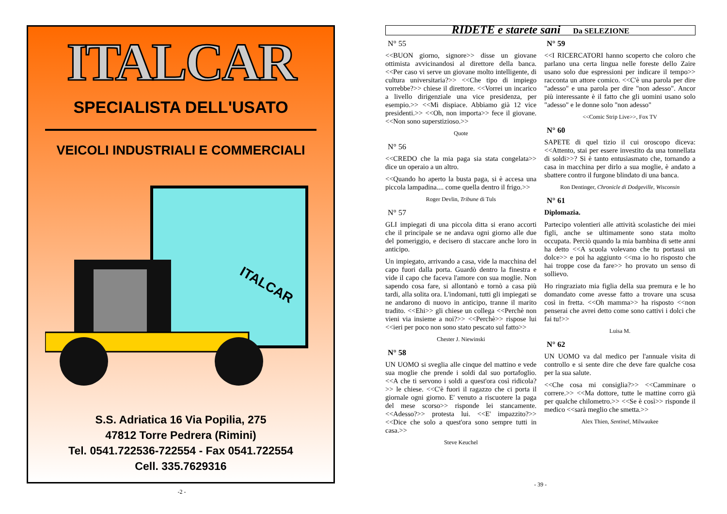ITALCAR
SPECIALISTA DELL'USATO
VEICOLI INDUSTRIALI E COMMERCIALI
ITALCAR
S.S. Adriatica 16 Via Popilia, 275
47812 Torre Pedrera (Rimini)
Tel. 0541.722536-722554 - Fax 0541.722554
Cell. 335.7629316
-2 -
RIDETE e starete sani Da SELEZIONE
N° 55
<<BUON giorno, signore>> disse un giovane ottimista avvicinandosi al direttore della banca. <<Per caso vi serve un giovane molto intelligente, di cultura universitaria?>> <<Che tipo di impiego vorrebbe?>> chiese il direttore. <<Vorrei un incarico a livello dirigenziale una vice presidenza, per esempio.>> <<Mi dispiace. Abbiamo già 12 vice presidenti.>> <<Oh, non importa>> fece il giovane. <<Non sono superstizioso.>>
Quote
N° 56
<<CREDO che la mia paga sia stata congelata>> dice un operaio a un altro.
<<Quando ho aperto la busta paga, si è accesa una piccola lampadina.... come quella dentro il frigo.>>
Roger Devlin, Tribune di Tuls
N° 57
GLI impiegati di una piccola ditta si erano accorti che il principale se ne andava ogni giorno alle due del pomeriggio, e decisero di staccare anche loro in anticipo.
Un impiegato, arrivando a casa, vide la macchina del capo fuori dalla porta. Guardò dentro la finestra e vide il capo che faceva l'amore con sua moglie. Non sapendo cosa fare, si allontanò e tornò a casa più tardi, alla solita ora. L'indomani, tutti gli impiegati se ne andarono di nuovo in anticipo, tranne il marito tradito. <<Ehi>> gli chiese un collega <<Perchè non vieni via insieme a noi?>> <<Perchè>> rispose lui <<ieri per poco non sono stato pescato sul fatto>>
Chester J. Niewinski
N° 58
UN UOMO si sveglia alle cinque del mattino e vede sua moglie che prende i soldi dal suo portafoglio. <<A che ti servono i soldi a quest'ora così ridicola?>> le chiese. <<C'è fuori il ragazzo che ci porta il giornale ogni giorno. E' venuto a riscuotere la paga del mese scorso>> risponde lei stancamente. <<Adesso?>> protesta lui. <<E' impazzito?>> <<Dice che solo a quest'ora sono sempre tutti in casa.>>
Steve Keuchel
N° 59
<<I RICERCATORI hanno scoperto che coloro che parlano una certa lingua nelle foreste dello Zaire usano solo due espressioni per indicare il tempo>> racconta un attore comico. <<C'è una parola per dire "adesso" e una parola per dire "non adesso". Ancor più interessante è il fatto che gli uomini usano solo "adesso" e le donne solo "non adesso"
<<Comic Strip Live>>, Fox TV
N° 60
SAPETE di quel tizio il cui oroscopo diceva: <<Attento, stai per essere investito da una tonnellata di soldi>>? Si è tanto entusiasmato che, tornando a casa in macchina per dirlo a sua moglie, è andato a sbattere contro il furgone blindato di una banca.
Ron Dentinger, Chronicle di Dodgeville, Wisconsin
N° 61
Diplomazia.
Partecipo volentieri alle attività scolastiche dei miei figli, anche se ultimamente sono stata molto occupata. Perciò quando la mia bambina di sette anni ha detto <<A scuola volevano che tu portassi un dolce>> e poi ha aggiunto <<ma io ho risposto che hai troppe cose da fare>> ho provato un senso di sollievo.
Ho ringraziato mia figlia della sua premura e le ho domandato come avesse fatto a trovare una scusa così in fretta. <<Oh mamma>> ha risposto <<non penserai che avrei detto come sono cattivi i dolci che fai tu!>>
Luisa M.
N° 62
UN UOMO va dal medico per l'annuale visita di controllo e si sente dire che deve fare qualche cosa per la sua salute.
<<Che cosa mi consiglia?>> <<Camminare o correre.>> <<Ma dottore, tutte le mattine corro già per qualche chilometro.>> <<Se è così>> risponde il medico <<sarà meglio che smetta.>>
Alex Thien, Sentinel, Milwaukee
- 39 -